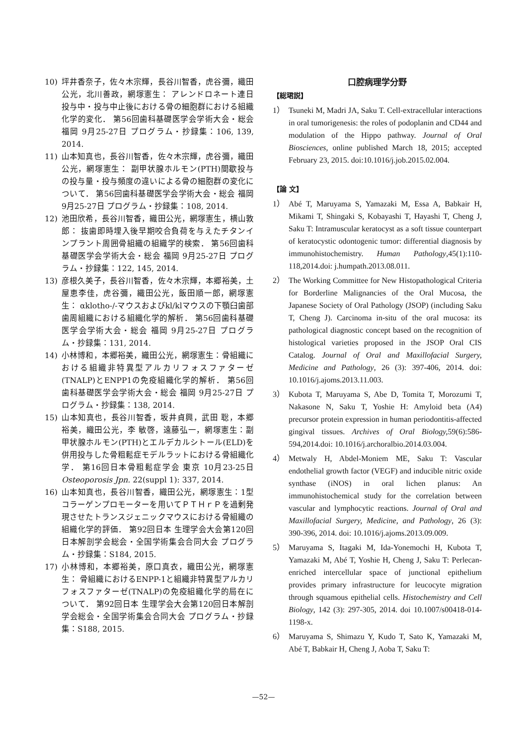10) 坪井香奈子，佐々木宗輝，長谷川智香，虎谷彌，織田公光，北川善政，網塚憲生： アレンドロネート連日投与中・投与中止後における骨の細胞群における組織化学的変化． 第56回歯科基礎医学会学術大会・総会 福岡 9月25-27日 プログラム・抄録集：106, 139, 2014.
11) 山本知真也，長谷川智香，佐々木宗輝，虎谷彌，織田公光，網塚憲生： 副甲状腺ホルモン(PTH)間歇投与の投与量・投与頻度の違いによる骨の細胞群の変化について． 第56回歯科基礎医学会学術大会・総会 福岡 9月25-27日 プログラム・抄録集：108, 2014.
12) 池田欣希，長谷川智香，織田公光，網塚憲生，横山敦郎： 抜歯即時埋入後早期咬合負荷を与えたチタンインプラント周囲骨組織の組織学的検索． 第56回歯科基礎医学会学術大会・総会 福岡 9月25-27日 プログラム・抄録集：122, 145, 2014.
13) 彦根久美子，長谷川智香，佐々木宗輝，本郷裕美，土屋恵李佳，虎谷彌，織田公光，飯田順一郎，網塚憲生： αklotho-/-マウスおよびkl/klマウスの下顎臼歯部歯周組織における組織化学的解析． 第56回歯科基礎医学会学術大会・総会 福岡 9月25-27日 プログラム・抄録集：131, 2014.
14) 小林博和，本郷裕美，織田公光，網塚憲生：骨組織における組織非特異型アルカリフォスファターゼ(TNALP)とENPP1の免疫組織化学的解析． 第56回歯科基礎医学会学術大会・総会 福岡 9月25-27日 プログラム・抄録集：138, 2014.
15) 山本知真也，長谷川智香，坂井貞興，武田 聡，本郷裕美，織田公光，李 敏啓，遠藤弘一，網塚憲生：副甲状腺ホルモン(PTH)とエルデカルシトール(ELD)を併用投与した骨粗鬆症モデルラットにおける骨組織化学． 第16回日本骨粗鬆症学会 東京 10月23-25日 Osteoporosis Jpn. 22(suppl 1): 337, 2014.
16) 山本知真也，長谷川智香，織田公光，網塚憲生：1型コラーゲンプロモーターを用いてＰＴＨｒＰを過剰発現させたトランスジェニックマウスにおける骨組織の組織化学的評価． 第92回日本 生理学会大会第120回日本解剖学会総会・全国学術集会合同大会 プログラム・抄録集：S184, 2015.
17) 小林博和，本郷裕美，原口真衣，織田公光，網塚憲生： 骨組織におけるENPP-1と組織非特異型アルカリフォスファターゼ(TNALP)の免疫組織化学的局在について． 第92回日本 生理学会大会第120回日本解剖学会総会・全国学術集会合同大会 プログラム・抄録集：S188, 2015.
口腔病理学分野
【総珺説】
1） Tsuneki M, Madri JA, Saku T. Cell-extracellular interactions in oral tumorigenesis: the roles of podoplanin and CD44 and modulation of the Hippo pathway. Journal of Oral Biosciences, online published March 18, 2015; accepted February 23, 2015. doi:10.1016/j.job.2015.02.004.
【論 文】
1） Abé T, Maruyama S, Yamazaki M, Essa A, Babkair H, Mikami T, Shingaki S, Kobayashi T, Hayashi T, Cheng J, Saku T: Intramuscular keratocyst as a soft tissue counterpart of keratocystic odontogenic tumor: differential diagnosis by immunohistochemistry. Human Pathology,45(1):110-118,2014.doi: j.humpath.2013.08.011.
2） The Working Committee for New Histopathological Criteria for Borderline Malignancies of the Oral Mucosa, the Japanese Society of Oral Pathology (JSOP) (including Saku T, Cheng J). Carcinoma in-situ of the oral mucosa: its pathological diagnostic concept based on the recognition of histological varieties proposed in the JSOP Oral CIS Catalog. Journal of Oral and Maxillofacial Surgery, Medicine and Pathology, 26 (3): 397-406, 2014. doi: 10.1016/j.ajoms.2013.11.003.
3） Kubota T, Maruyama S, Abe D, Tomita T, Morozumi T, Nakasone N, Saku T, Yoshie H: Amyloid beta (A4) precursor protein expression in human periodontitis-affected gingival tissues. Archives of Oral Biology, 59(6):586-594,2014.doi: 10.1016/j.archoralbio.2014.03.004.
4） Metwaly H, Abdel-Moniem ME, Saku T: Vascular endothelial growth factor (VEGF) and inducible nitric oxide synthase (iNOS) in oral lichen planus: An immunohistochemical study for the correlation between vascular and lymphocytic reactions. Journal of Oral and Maxillofacial Surgery, Medicine, and Pathology, 26 (3): 390-396, 2014. doi: 10.1016/j.ajoms.2013.09.009.
5） Maruyama S, Itagaki M, Ida-Yonemochi H, Kubota T, Yamazaki M, Abé T, Yoshie H, Cheng J, Saku T: Perlecan-enriched intercellular space of junctional epithelium provides primary infrastructure for leucocyte migration through squamous epithelial cells. Histochemistry and Cell Biology, 142 (3): 297-305, 2014. doi 10.1007/s00418-014-1198-x.
6） Maruyama S, Shimazu Y, Kudo T, Sato K, Yamazaki M, Abé T, Babkair H, Cheng J, Aoba T, Saku T:
—52—